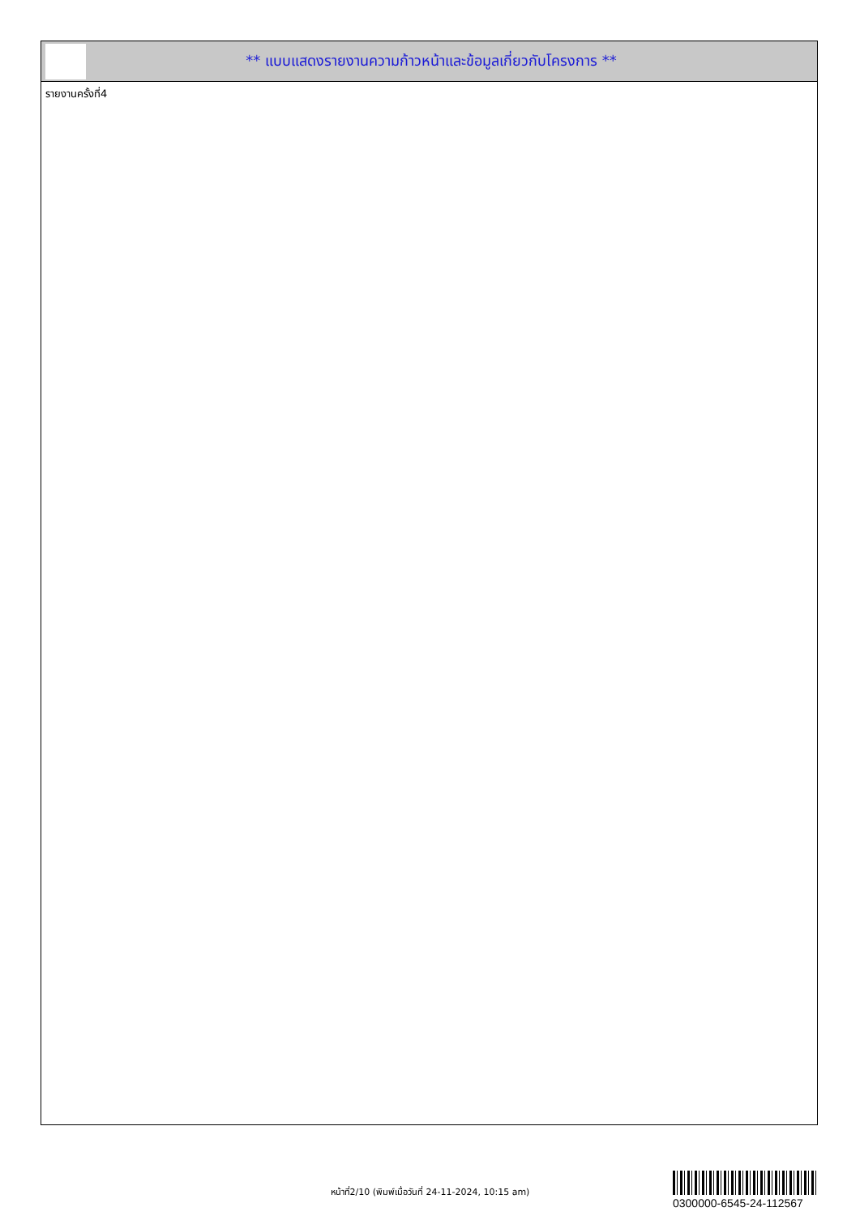** แบบแสดงรายงานความก้าวหน้าและข้อมูลเกี่ยวกับโครงการ **
รายงานครั้งที่4
หน้าที่2/10 (พิมพ์เมื่อวันที่ 24-11-2024, 10:15 am)
0300000-6545-24-112567